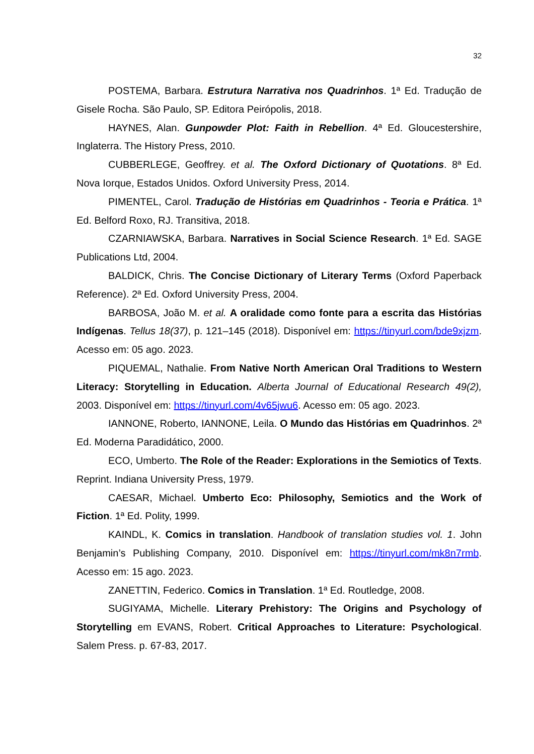32
POSTEMA, Barbara. Estrutura Narrativa nos Quadrinhos. 1ª Ed. Tradução de Gisele Rocha. São Paulo, SP. Editora Peirópolis, 2018.
HAYNES, Alan. Gunpowder Plot: Faith in Rebellion. 4ª Ed. Gloucestershire, Inglaterra. The History Press, 2010.
CUBBERLEGE, Geoffrey. et al. The Oxford Dictionary of Quotations. 8ª Ed. Nova Iorque, Estados Unidos. Oxford University Press, 2014.
PIMENTEL, Carol. Tradução de Histórias em Quadrinhos - Teoria e Prática. 1ª Ed. Belford Roxo, RJ. Transitiva, 2018.
CZARNIAWSKA, Barbara. Narratives in Social Science Research. 1ª Ed. SAGE Publications Ltd, 2004.
BALDICK, Chris. The Concise Dictionary of Literary Terms (Oxford Paperback Reference). 2ª Ed. Oxford University Press, 2004.
BARBOSA, João M. et al. A oralidade como fonte para a escrita das Histórias Indígenas. Tellus 18(37), p. 121–145 (2018). Disponível em: https://tinyurl.com/bde9xjzm. Acesso em: 05 ago. 2023.
PIQUEMAL, Nathalie. From Native North American Oral Traditions to Western Literacy: Storytelling in Education. Alberta Journal of Educational Research 49(2), 2003. Disponível em: https://tinyurl.com/4v65jwu6. Acesso em: 05 ago. 2023.
IANNONE, Roberto, IANNONE, Leila. O Mundo das Histórias em Quadrinhos. 2ª Ed. Moderna Paradidático, 2000.
ECO, Umberto. The Role of the Reader: Explorations in the Semiotics of Texts. Reprint. Indiana University Press, 1979.
CAESAR, Michael. Umberto Eco: Philosophy, Semiotics and the Work of Fiction. 1ª Ed. Polity, 1999.
KAINDL, K. Comics in translation. Handbook of translation studies vol. 1. John Benjamin’s Publishing Company, 2010. Disponível em: https://tinyurl.com/mk8n7rmb. Acesso em: 15 ago. 2023.
ZANETTIN, Federico. Comics in Translation. 1ª Ed. Routledge, 2008.
SUGIYAMA, Michelle. Literary Prehistory: The Origins and Psychology of Storytelling em EVANS, Robert. Critical Approaches to Literature: Psychological. Salem Press. p. 67-83, 2017.